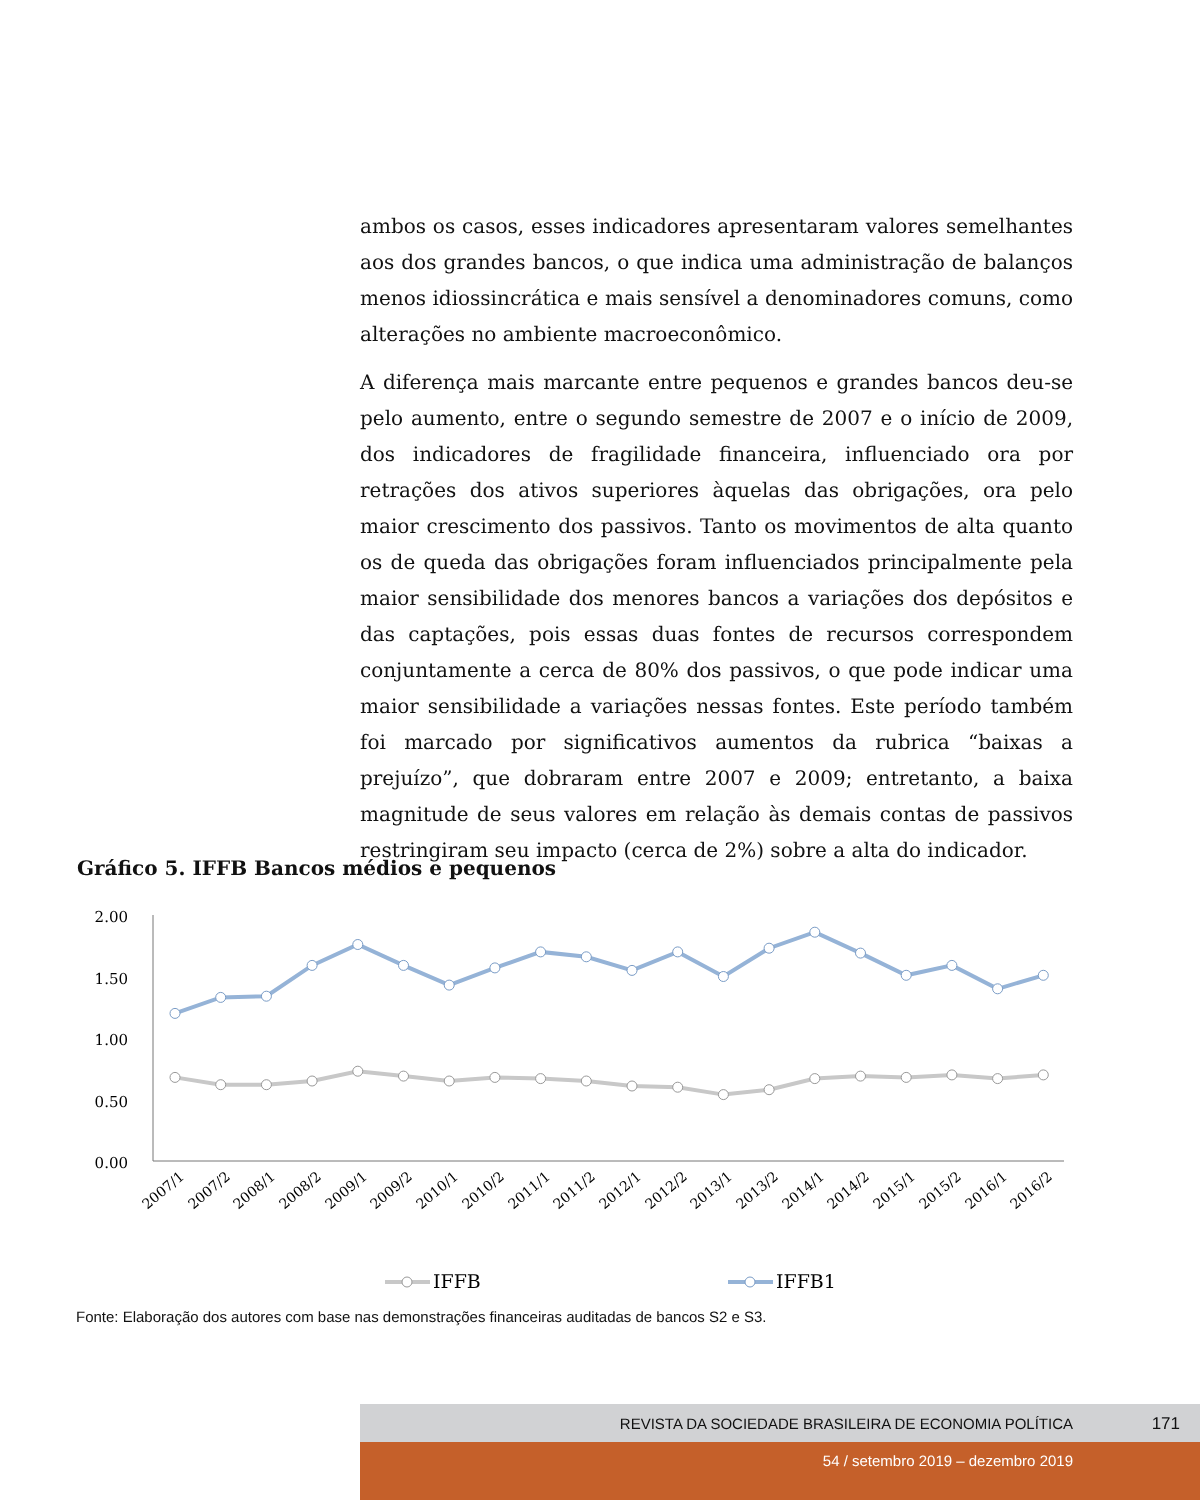ambos os casos, esses indicadores apresentaram valores semelhantes aos dos grandes bancos, o que indica uma administração de balanços menos idiossincrática e mais sensível a denominadores comuns, como alterações no ambiente macroeconômico.
A diferença mais marcante entre pequenos e grandes bancos deu-se pelo aumento, entre o segundo semestre de 2007 e o início de 2009, dos indicadores de fragilidade financeira, influenciado ora por retrações dos ativos superiores àquelas das obrigações, ora pelo maior crescimento dos passivos. Tanto os movimentos de alta quanto os de queda das obrigações foram influenciados principalmente pela maior sensibilidade dos menores bancos a variações dos depósitos e das captações, pois essas duas fontes de recursos correspondem conjuntamente a cerca de 80% dos passivos, o que pode indicar uma maior sensibilidade a variações nessas fontes. Este período também foi marcado por significativos aumentos da rubrica “baixas a prejuízo”, que dobraram entre 2007 e 2009; entretanto, a baixa magnitude de seus valores em relação às demais contas de passivos restringiram seu impacto (cerca de 2%) sobre a alta do indicador.
Gráfico 5. IFFB Bancos médios e pequenos
2.00
1.50
1.00
0.50
0.00
2007/1
2007/2
2008/1
2008/2
2009/1
2009/2
2010/1
2010/2
2011/1
2011/2
2012/1
2012/2
2013/1
2013/2
2014/1
2014/2
2015/1
2015/2
2016/1
2016/2
IFFB
IFFB1
Fonte: Elaboração dos autores com base nas demonstrações financeiras auditadas de bancos S2 e S3.
REVISTA DA SOCIEDADE BRASILEIRA DE ECONOMIA POLÍTICA 171
54 / setembro 2019 – dezembro 2019